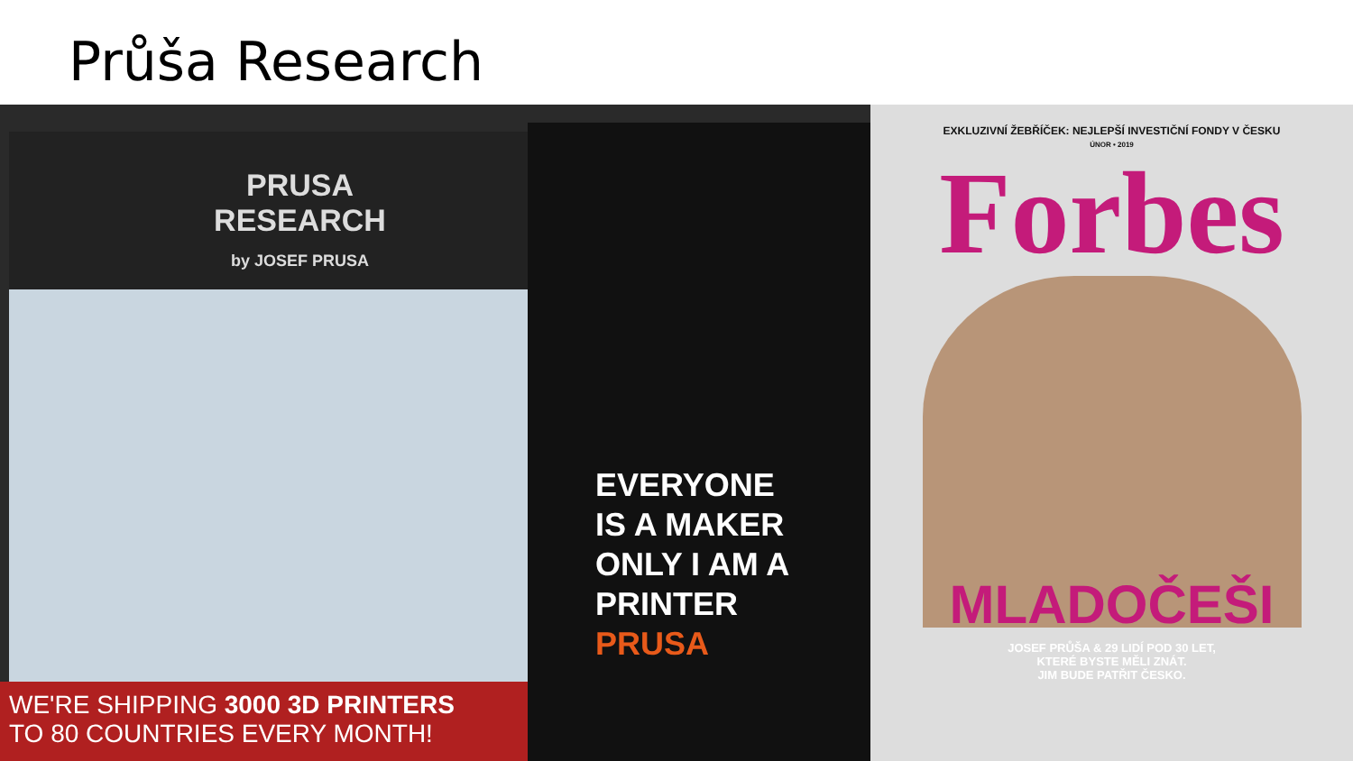Průša Research
PRUSA
RESEARCH
by JOSEF PRUSA
WE'RE SHIPPING 3000 3D PRINTERS
TO 80 COUNTRIES EVERY MONTH!
EVERYONE
IS A MAKER
ONLY I AM A
PRINTER
PRUSA
EXKLUZIVNÍ ŽEBŘÍČEK: NEJLEPŠÍ INVESTIČNÍ FONDY V ČESKU
ÚNOR • 2019
Forbes
MLADOČEŠI
JOSEF PRŮŠA & 29 LIDÍ POD 30 LET,
KTERÉ BYSTE MĚLI ZNÁT.
JIM BUDE PATŘIT ČESKO.